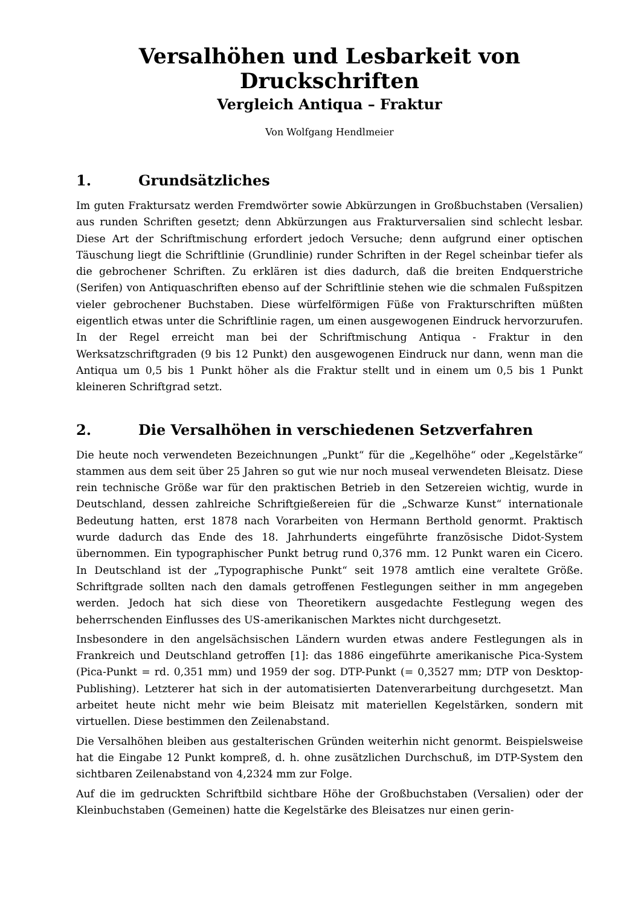Versalhöhen und Lesbarkeit von Druckschriften
Vergleich Antiqua – Fraktur
Von Wolfgang Hendlmeier
1. Grundsätzliches
Im guten Fraktursatz werden Fremdwörter sowie Abkürzungen in Großbuchstaben (Versalien) aus runden Schriften gesetzt; denn Abkürzungen aus Frakturversalien sind schlecht lesbar. Diese Art der Schriftmischung erfordert jedoch Versuche; denn aufgrund einer optischen Täuschung liegt die Schriftlinie (Grundlinie) runder Schriften in der Regel scheinbar tiefer als die gebrochener Schriften. Zu erklären ist dies dadurch, daß die breiten Endquerstriche (Serifen) von Antiquaschriften ebenso auf der Schriftlinie stehen wie die schmalen Fußspitzen vieler gebrochener Buchstaben. Diese würfelförmigen Füße von Frakturschriften müßten eigentlich etwas unter die Schriftlinie ragen, um einen ausgewogenen Eindruck hervorzurufen. In der Regel erreicht man bei der Schriftmischung Antiqua - Fraktur in den Werksatzschriftgraden (9 bis 12 Punkt) den ausgewogenen Eindruck nur dann, wenn man die Antiqua um 0,5 bis 1 Punkt höher als die Fraktur stellt und in einem um 0,5 bis 1 Punkt kleineren Schriftgrad setzt.
2. Die Versalhöhen in verschiedenen Setzverfahren
Die heute noch verwendeten Bezeichnungen „Punkt“ für die „Kegelhöhe“ oder „Kegelstärke“ stammen aus dem seit über 25 Jahren so gut wie nur noch museal verwendeten Bleisatz. Diese rein technische Größe war für den praktischen Betrieb in den Setzereien wichtig, wurde in Deutschland, dessen zahlreiche Schriftgießereien für die „Schwarze Kunst“ internationale Bedeutung hatten, erst 1878 nach Vorarbeiten von Hermann Berthold genormt. Praktisch wurde dadurch das Ende des 18. Jahrhunderts eingeführte französische Didot-System übernommen. Ein typographischer Punkt betrug rund 0,376 mm. 12 Punkt waren ein Cicero. In Deutschland ist der „Typographische Punkt“ seit 1978 amtlich eine veraltete Größe. Schriftgrade sollten nach den damals getroffenen Festlegungen seither in mm angegeben werden. Jedoch hat sich diese von Theoretikern ausgedachte Festlegung wegen des beherrschenden Einflusses des US-amerikanischen Marktes nicht durchgesetzt.
Insbesondere in den angelsächsischen Ländern wurden etwas andere Festlegungen als in Frankreich und Deutschland getroffen [1]: das 1886 eingeführte amerikanische Pica-System (Pica-Punkt = rd. 0,351 mm) und 1959 der sog. DTP-Punkt (= 0,3527 mm; DTP von Desktop-Publishing). Letzterer hat sich in der automatisierten Datenverarbeitung durchgesetzt. Man arbeitet heute nicht mehr wie beim Bleisatz mit materiellen Kegelstärken, sondern mit virtuellen. Diese bestimmen den Zeilenabstand.
Die Versalhöhen bleiben aus gestalterischen Gründen weiterhin nicht genormt. Beispielsweise hat die Eingabe 12 Punkt kompreß, d. h. ohne zusätzlichen Durchschuß, im DTP-System den sichtbaren Zeilenabstand von 4,2324 mm zur Folge.
Auf die im gedruckten Schriftbild sichtbare Höhe der Großbuchstaben (Versalien) oder der Kleinbuchstaben (Gemeinen) hatte die Kegelstärke des Bleisatzes nur einen gerin-